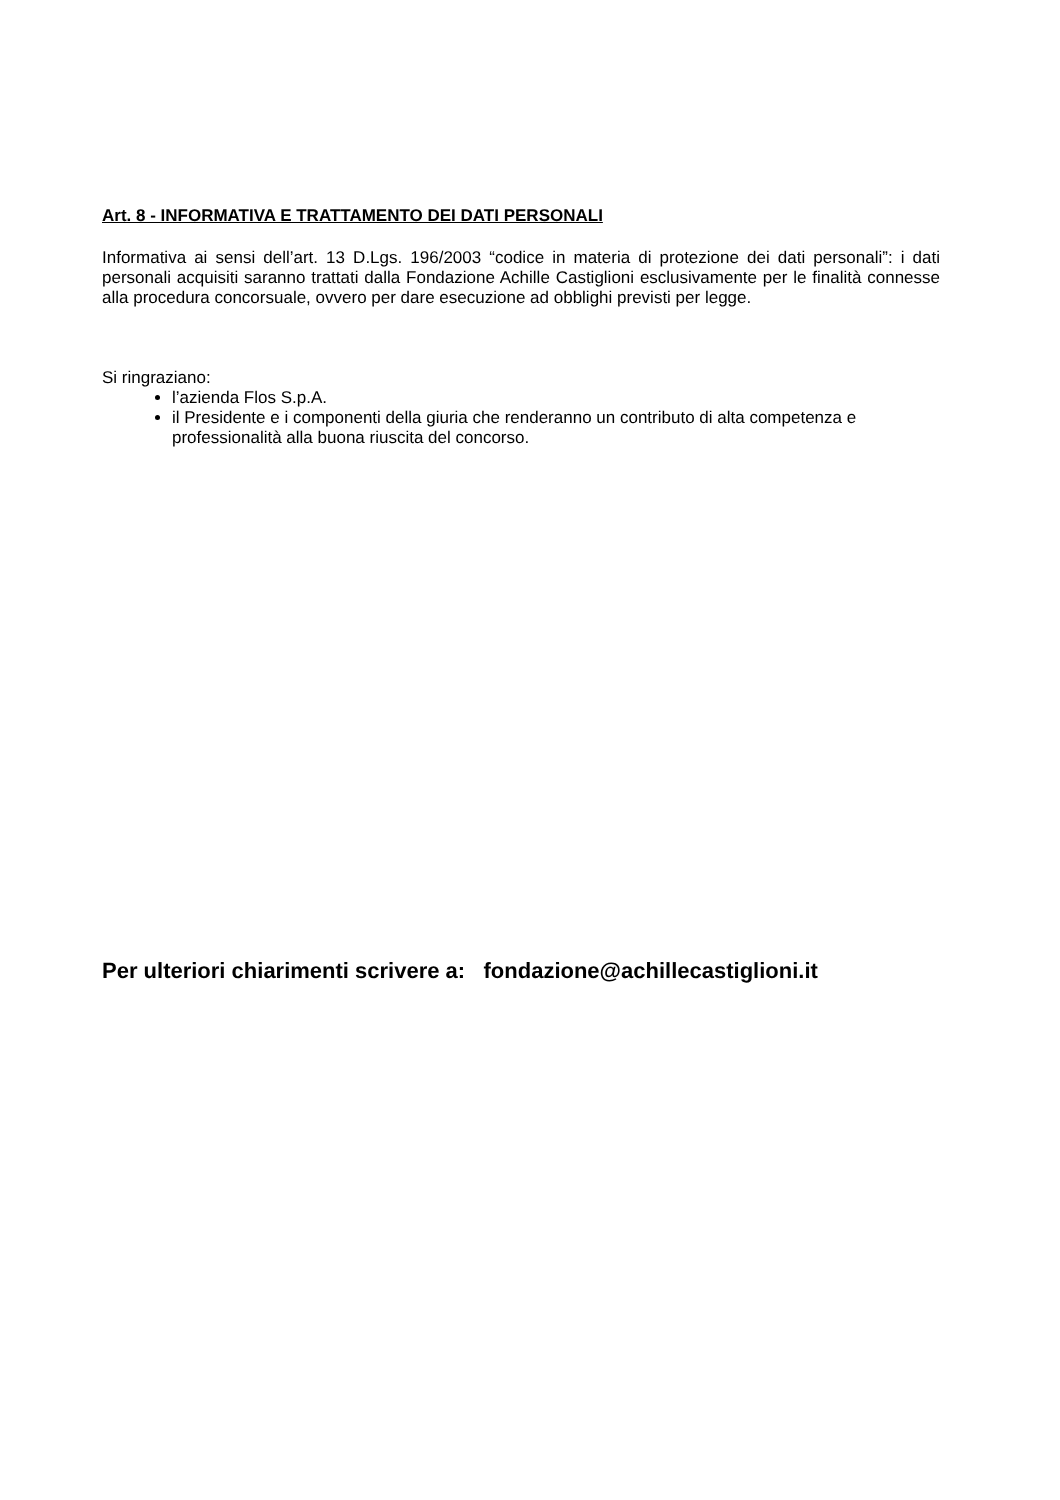Art. 8 - INFORMATIVA E TRATTAMENTO DEI DATI PERSONALI
Informativa ai sensi dell’art. 13 D.Lgs. 196/2003 “codice in materia di protezione dei dati personali”: i dati personali acquisiti saranno trattati dalla Fondazione Achille Castiglioni esclusivamente per le finalità connesse alla procedura concorsuale, ovvero per dare esecuzione ad obblighi previsti per legge.
Si ringraziano:
l’azienda Flos S.p.A.
il Presidente e i componenti della giuria che renderanno un contributo di alta competenza e professionalità alla buona riuscita del concorso.
Per ulteriori chiarimenti scrivere a: fondazione@achillecastiglioni.it